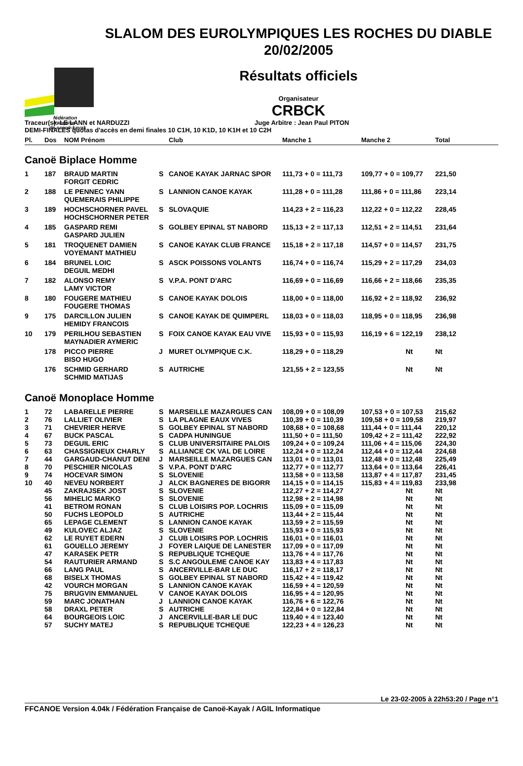fédération
française
de canoë-kayak
SLALOM DES EUROLYMPIQUES LES ROCHES DU DIABLE
20/02/2005
Résultats officiels
Organisateur
CRBCK
Traceur(s): LE LANN et NARDUZZI Juge Arbitre : Jean Paul PITON
DEMI-FINALES quotas d'accès en demi finales 10 C1H, 10 K1D, 10 K1H et 10 C2H
| Pl. | Dos | NOM Prénom | | Club | Manche 1 | Manche 2 | Total |
| --- | --- | --- | --- | --- | --- | --- | --- |
| Canoë Biplace Homme | | | | | | | |
| 1 | 187 | BRAUD MARTIN FORGIT CEDRIC | S | CANOE KAYAK JARNAC SPOR | 111,73 + 0 = 111,73 | 109,77 + 0 = 109,77 | 221,50 |
| 2 | 188 | LE PENNEC YANN QUEMERAIS PHILIPPE | S | LANNION CANOE KAYAK | 111,28 + 0 = 111,28 | 111,86 + 0 = 111,86 | 223,14 |
| 3 | 189 | HOCHSCHORNER PAVEL HOCHSCHORNER PETER | S | SLOVAQUIE | 114,23 + 2 = 116,23 | 112,22 + 0 = 112,22 | 228,45 |
| 4 | 185 | GASPARD REMI GASPARD JULIEN | S | GOLBEY EPINAL ST NABORD | 115,13 + 2 = 117,13 | 112,51 + 2 = 114,51 | 231,64 |
| 5 | 181 | TROQUENET DAMIEN VOYEMANT MATHIEU | S | CANOE KAYAK CLUB FRANCE | 115,18 + 2 = 117,18 | 114,57 + 0 = 114,57 | 231,75 |
| 6 | 184 | BRUNEL LOIC DEGUIL MEDHI | S | ASCK POISSONS VOLANTS | 116,74 + 0 = 116,74 | 115,29 + 2 = 117,29 | 234,03 |
| 7 | 182 | ALONSO REMY LAMY VICTOR | S | V.P.A. PONT D'ARC | 116,69 + 0 = 116,69 | 116,66 + 2 = 118,66 | 235,35 |
| 8 | 180 | FOUGERE MATHIEU FOUGERE THOMAS | S | CANOE KAYAK DOLOIS | 118,00 + 0 = 118,00 | 116,92 + 2 = 118,92 | 236,92 |
| 9 | 175 | DARCILLON JULIEN HEMIDY FRANCOIS | S | CANOE KAYAK DE QUIMPERL | 118,03 + 0 = 118,03 | 118,95 + 0 = 118,95 | 236,98 |
| 10 | 179 | PERILHOU SEBASTIEN MAYNADIER AYMERIC | S | FOIX CANOE KAYAK EAU VIVE | 115,93 + 0 = 115,93 | 116,19 + 6 = 122,19 | 238,12 |
| | 178 | PICCO PIERRE BISO HUGO | J | MURET OLYMPIQUE C.K. | 118,29 + 0 = 118,29 | Nt | Nt |
| | 176 | SCHMID GERHARD SCHMID MATIJAS | S | AUTRICHE | 121,55 + 2 = 123,55 | Nt | Nt |
| Canoë Monoplace Homme | | | | | | | |
| 1 | 72 | LABARELLE PIERRE | S | MARSEILLE MAZARGUES CAN | 108,09 + 0 = 108,09 | 107,53 + 0 = 107,53 | 215,62 |
| 2 | 76 | LALLIET OLIVIER | S | LA PLAGNE EAUX VIVES | 110,39 + 0 = 110,39 | 109,58 + 0 = 109,58 | 219,97 |
| 3 | 71 | CHEVRIER HERVE | S | GOLBEY EPINAL ST NABORD | 108,68 + 0 = 108,68 | 111,44 + 0 = 111,44 | 220,12 |
| 4 | 67 | BUCK PASCAL | S | CADPA HUNINGUE | 111,50 + 0 = 111,50 | 109,42 + 2 = 111,42 | 222,92 |
| 5 | 73 | DEGUIL ERIC | S | CLUB UNIVERSITAIRE PALOIS | 109,24 + 0 = 109,24 | 111,06 + 4 = 115,06 | 224,30 |
| 6 | 63 | CHASSIGNEUX CHARLY | S | ALLIANCE CK VAL DE LOIRE | 112,24 + 0 = 112,24 | 112,44 + 0 = 112,44 | 224,68 |
| 7 | 44 | GARGAUD-CHANUT DENI | J | MARSEILLE MAZARGUES CAN | 113,01 + 0 = 113,01 | 112,48 + 0 = 112,48 | 225,49 |
| 8 | 70 | PESCHIER NICOLAS | S | V.P.A. PONT D'ARC | 112,77 + 0 = 112,77 | 113,64 + 0 = 113,64 | 226,41 |
| 9 | 74 | HOCEVAR SIMON | S | SLOVENIE | 113,58 + 0 = 113,58 | 113,87 + 4 = 117,87 | 231,45 |
| 10 | 40 | NEVEU NORBERT | J | ALCK BAGNERES DE BIGORR | 114,15 + 0 = 114,15 | 115,83 + 4 = 119,83 | 233,98 |
| | 45 | ZAKRAJSEK JOST | S | SLOVENIE | 112,27 + 2 = 114,27 | Nt | Nt |
| | 56 | MIHELIC MARKO | S | SLOVENIE | 112,98 + 2 = 114,98 | Nt | Nt |
| | 41 | BETROM RONAN | S | CLUB LOISIRS POP. LOCHRIS | 115,09 + 0 = 115,09 | Nt | Nt |
| | 50 | FUCHS LEOPOLD | S | AUTRICHE | 113,44 + 2 = 115,44 | Nt | Nt |
| | 65 | LEPAGE CLEMENT | S | LANNION CANOE KAYAK | 113,59 + 2 = 115,59 | Nt | Nt |
| | 49 | KULOVEC ALJAZ | S | SLOVENIE | 115,93 + 0 = 115,93 | Nt | Nt |
| | 62 | LE RUYET EDERN | J | CLUB LOISIRS POP. LOCHRIS | 116,01 + 0 = 116,01 | Nt | Nt |
| | 61 | GOUELLO JEREMY | J | FOYER LAIQUE DE LANESTER | 117,09 + 0 = 117,09 | Nt | Nt |
| | 47 | KARASEK PETR | S | REPUBLIQUE TCHEQUE | 113,76 + 4 = 117,76 | Nt | Nt |
| | 54 | RAUTURIER ARMAND | S | S.C ANGOULEME CANOE KAY | 113,83 + 4 = 117,83 | Nt | Nt |
| | 66 | LANG PAUL | S | ANCERVILLE-BAR LE DUC | 116,17 + 2 = 118,17 | Nt | Nt |
| | 68 | BISELX THOMAS | S | GOLBEY EPINAL ST NABORD | 115,42 + 4 = 119,42 | Nt | Nt |
| | 42 | VOURCH MORGAN | S | LANNION CANOE KAYAK | 116,59 + 4 = 120,59 | Nt | Nt |
| | 75 | BRUGVIN EMMANUEL | V | CANOE KAYAK DOLOIS | 116,95 + 4 = 120,95 | Nt | Nt |
| | 59 | MARC JONATHAN | J | LANNION CANOE KAYAK | 116,76 + 6 = 122,76 | Nt | Nt |
| | 58 | DRAXL PETER | S | AUTRICHE | 122,84 + 0 = 122,84 | Nt | Nt |
| | 64 | BOURGEOIS LOIC | J | ANCERVILLE-BAR LE DUC | 119,40 + 4 = 123,40 | Nt | Nt |
| | 57 | SUCHY MATEJ | S | REPUBLIQUE TCHEQUE | 122,23 + 4 = 126,23 | Nt | Nt |
Le 23-02-2005 à 22h53:20 / Page n°1
FFCANOE Version 4.04k / Fédération Française de Canoë-Kayak / AGIL Informatique